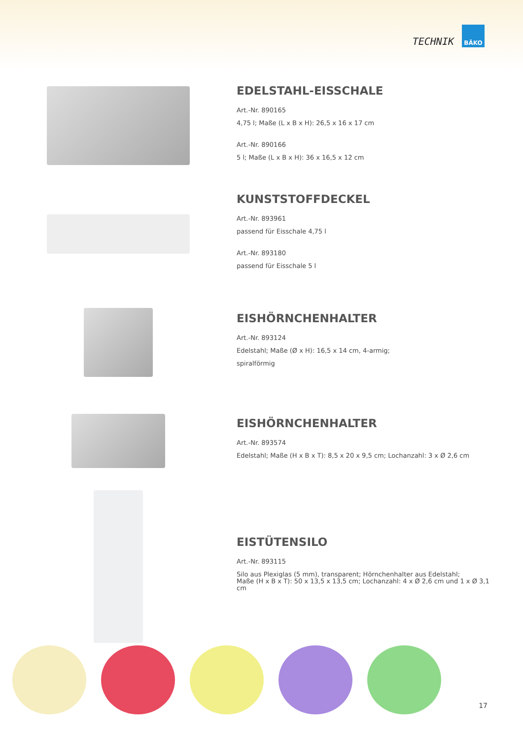TECHNIK
BÄKO
EDELSTAHL-EISSCHALE
Art.-Nr. 890165
4,75 l; Maße (L x B x H): 26,5 x 16 x 17 cm
Art.-Nr. 890166
5 l; Maße (L x B x H): 36 x 16,5 x 12 cm
KUNSTSTOFFDECKEL
Art.-Nr. 893961
passend für Eisschale 4,75 l
Art.-Nr. 893180
passend für Eisschale 5 l
EISHÖRNCHENHALTER
Art.-Nr. 893124
Edelstahl; Maße (Ø x H): 16,5 x 14 cm, 4-armig;
spiralförmig
EISHÖRNCHENHALTER
Art.-Nr. 893574
Edelstahl; Maße (H x B x T): 8,5 x 20 x 9,5 cm; Lochanzahl: 3 x Ø 2,6 cm
EISTÜTENSILO
Art.-Nr. 893115
Silo aus Plexiglas (5 mm), transparent; Hörnchenhalter aus Edelstahl;
Maße (H x B x T): 50 x 13,5 x 13,5 cm; Lochanzahl: 4 x Ø 2,6 cm und 1 x Ø 3,1 cm
17